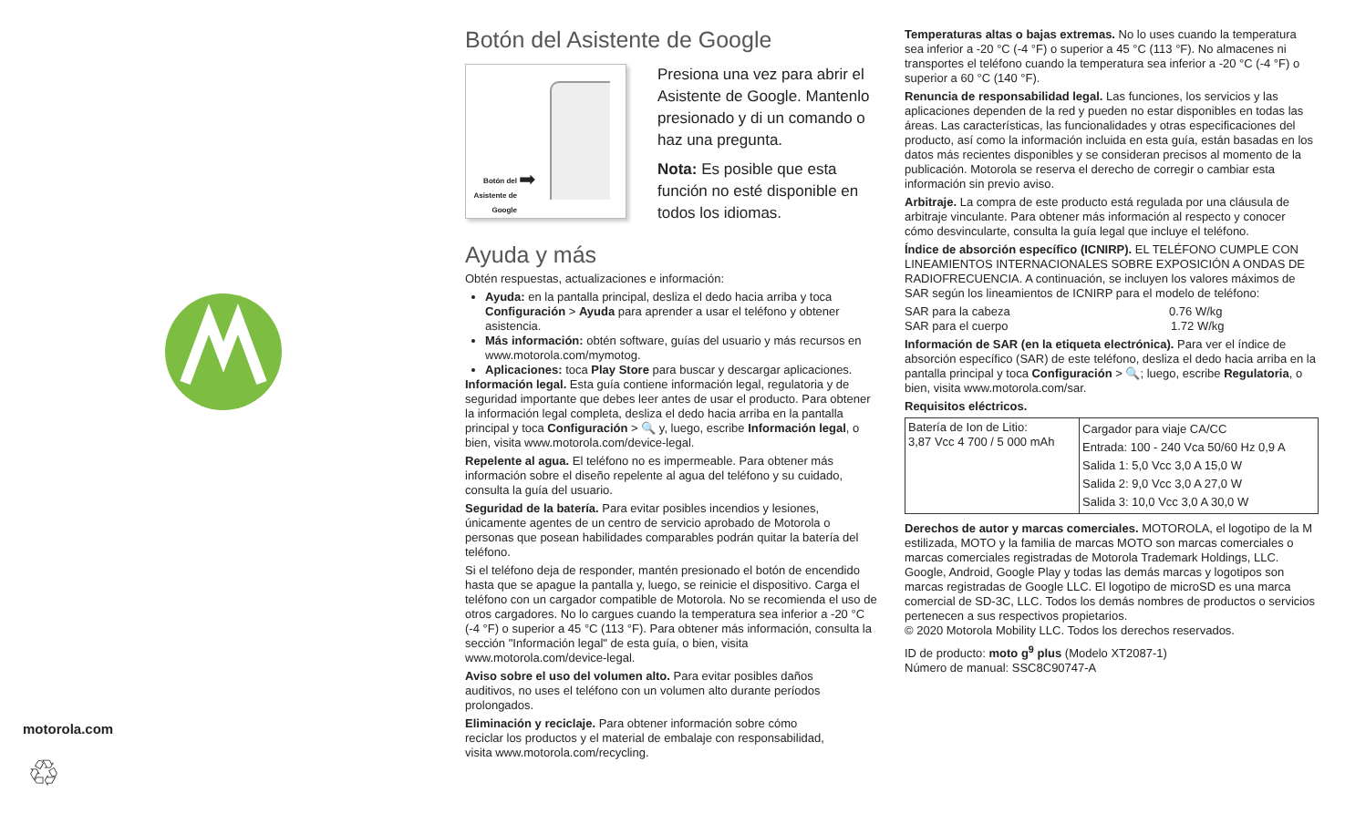motorola.com
♲
Botón del Asistente de Google
Botón del Asistente de Google
➡
Presiona una vez para abrir el Asistente de Google. Mantenlo presionado y di un comando o haz una pregunta.
Nota: Es posible que esta función no esté disponible en todos los idiomas.
Ayuda y más
Obtén respuestas, actualizaciones e información:
Ayuda: en la pantalla principal, desliza el dedo hacia arriba y toca Configuración > Ayuda para aprender a usar el teléfono y obtener asistencia.
Más información: obtén software, guías del usuario y más recursos en www.motorola.com/mymotog.
Aplicaciones: toca Play Store para buscar y descargar aplicaciones.
Información legal. Esta guía contiene información legal, regulatoria y de seguridad importante que debes leer antes de usar el producto. Para obtener la información legal completa, desliza el dedo hacia arriba en la pantalla principal y toca Configuración > 🔍 y, luego, escribe Información legal, o bien, visita www.motorola.com/device-legal.
Repelente al agua. El teléfono no es impermeable. Para obtener más información sobre el diseño repelente al agua del teléfono y su cuidado, consulta la guía del usuario.
Seguridad de la batería. Para evitar posibles incendios y lesiones, únicamente agentes de un centro de servicio aprobado de Motorola o personas que posean habilidades comparables podrán quitar la batería del teléfono.
Si el teléfono deja de responder, mantén presionado el botón de encendido hasta que se apague la pantalla y, luego, se reinicie el dispositivo. Carga el teléfono con un cargador compatible de Motorola. No se recomienda el uso de otros cargadores. No lo cargues cuando la temperatura sea inferior a -20 °C (-4 °F) o superior a 45 °C (113 °F). Para obtener más información, consulta la sección "Información legal" de esta guía, o bien, visita www.motorola.com/device-legal.
Aviso sobre el uso del volumen alto. Para evitar posibles daños auditivos, no uses el teléfono con un volumen alto durante períodos prolongados.
Eliminación y reciclaje. Para obtener información sobre cómo reciclar los productos y el material de embalaje con responsabilidad, visita www.motorola.com/recycling.
Temperaturas altas o bajas extremas. No lo uses cuando la temperatura sea inferior a -20 °C (-4 °F) o superior a 45 °C (113 °F). No almacenes ni transportes el teléfono cuando la temperatura sea inferior a -20 °C (-4 °F) o superior a 60 °C (140 °F).
Renuncia de responsabilidad legal. Las funciones, los servicios y las aplicaciones dependen de la red y pueden no estar disponibles en todas las áreas. Las características, las funcionalidades y otras especificaciones del producto, así como la información incluida en esta guía, están basadas en los datos más recientes disponibles y se consideran precisos al momento de la publicación. Motorola se reserva el derecho de corregir o cambiar esta información sin previo aviso.
Arbitraje. La compra de este producto está regulada por una cláusula de arbitraje vinculante. Para obtener más información al respecto y conocer cómo desvincularte, consulta la guía legal que incluye el teléfono.
Índice de absorción específico (ICNIRP). EL TELÉFONO CUMPLE CON LINEAMIENTOS INTERNACIONALES SOBRE EXPOSICIÓN A ONDAS DE RADIOFRECUENCIA. A continuación, se incluyen los valores máximos de SAR según los lineamientos de ICNIRP para el modelo de teléfono:
SAR para la cabeza 0.76 W/kg
SAR para el cuerpo 1.72 W/kg
Información de SAR (en la etiqueta electrónica). Para ver el índice de absorción específico (SAR) de este teléfono, desliza el dedo hacia arriba en la pantalla principal y toca Configuración > 🔍; luego, escribe Regulatoria, o bien, visita www.motorola.com/sar.
Requisitos eléctricos.
| Batería de Ion de Litio: 3,87 Vcc 4 700 / 5 000 mAh | Cargador para viaje CA/CC Entrada: 100 - 240 Vca 50/60 Hz 0,9 A Salida 1: 5,0 Vcc 3,0 A 15,0 W Salida 2: 9,0 Vcc 3,0 A 27,0 W Salida 3: 10,0 Vcc 3,0 A 30,0 W |
Derechos de autor y marcas comerciales. MOTOROLA, el logotipo de la M estilizada, MOTO y la familia de marcas MOTO son marcas comerciales o marcas comerciales registradas de Motorola Trademark Holdings, LLC. Google, Android, Google Play y todas las demás marcas y logotipos son marcas registradas de Google LLC. El logotipo de microSD es una marca comercial de SD-3C, LLC. Todos los demás nombres de productos o servicios pertenecen a sus respectivos propietarios.
© 2020 Motorola Mobility LLC. Todos los derechos reservados.
ID de producto: moto g<sup>9</sup> plus (Modelo XT2087-1)
Número de manual: SSC8C90747-A